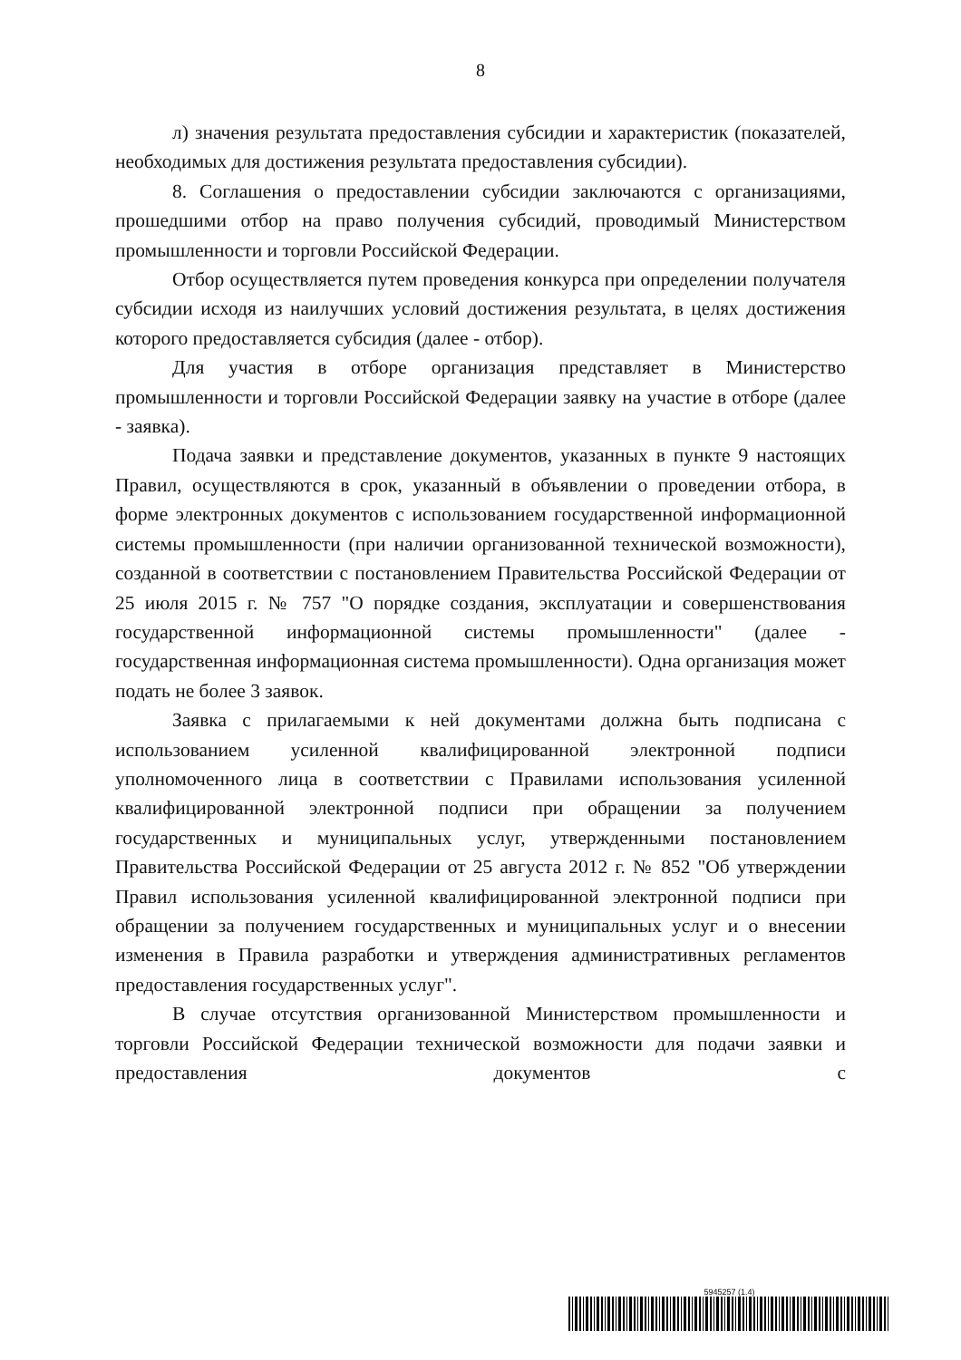8
л) значения результата предоставления субсидии и характеристик (показателей, необходимых для достижения результата предоставления субсидии).
8. Соглашения о предоставлении субсидии заключаются с организациями, прошедшими отбор на право получения субсидий, проводимый Министерством промышленности и торговли Российской Федерации.
Отбор осуществляется путем проведения конкурса при определении получателя субсидии исходя из наилучших условий достижения результата, в целях достижения которого предоставляется субсидия (далее - отбор).
Для участия в отборе организация представляет в Министерство промышленности и торговли Российской Федерации заявку на участие в отборе (далее - заявка).
Подача заявки и представление документов, указанных в пункте 9 настоящих Правил, осуществляются в срок, указанный в объявлении о проведении отбора, в форме электронных документов с использованием государственной информационной системы промышленности (при наличии организованной технической возможности), созданной в соответствии с постановлением Правительства Российской Федерации от 25 июля 2015 г. № 757 "О порядке создания, эксплуатации и совершенствования государственной информационной системы промышленности" (далее - государственная информационная система промышленности). Одна организация может подать не более 3 заявок.
Заявка с прилагаемыми к ней документами должна быть подписана с использованием усиленной квалифицированной электронной подписи уполномоченного лица в соответствии с Правилами использования усиленной квалифицированной электронной подписи при обращении за получением государственных и муниципальных услуг, утвержденными постановлением Правительства Российской Федерации от 25 августа 2012 г. № 852 "Об утверждении Правил использования усиленной квалифицированной электронной подписи при обращении за получением государственных и муниципальных услуг и о внесении изменения в Правила разработки и утверждения административных регламентов предоставления государственных услуг".
В случае отсутствия организованной Министерством промышленности и торговли Российской Федерации технической возможности для подачи заявки и предоставления документов с
5945257 (1.4)